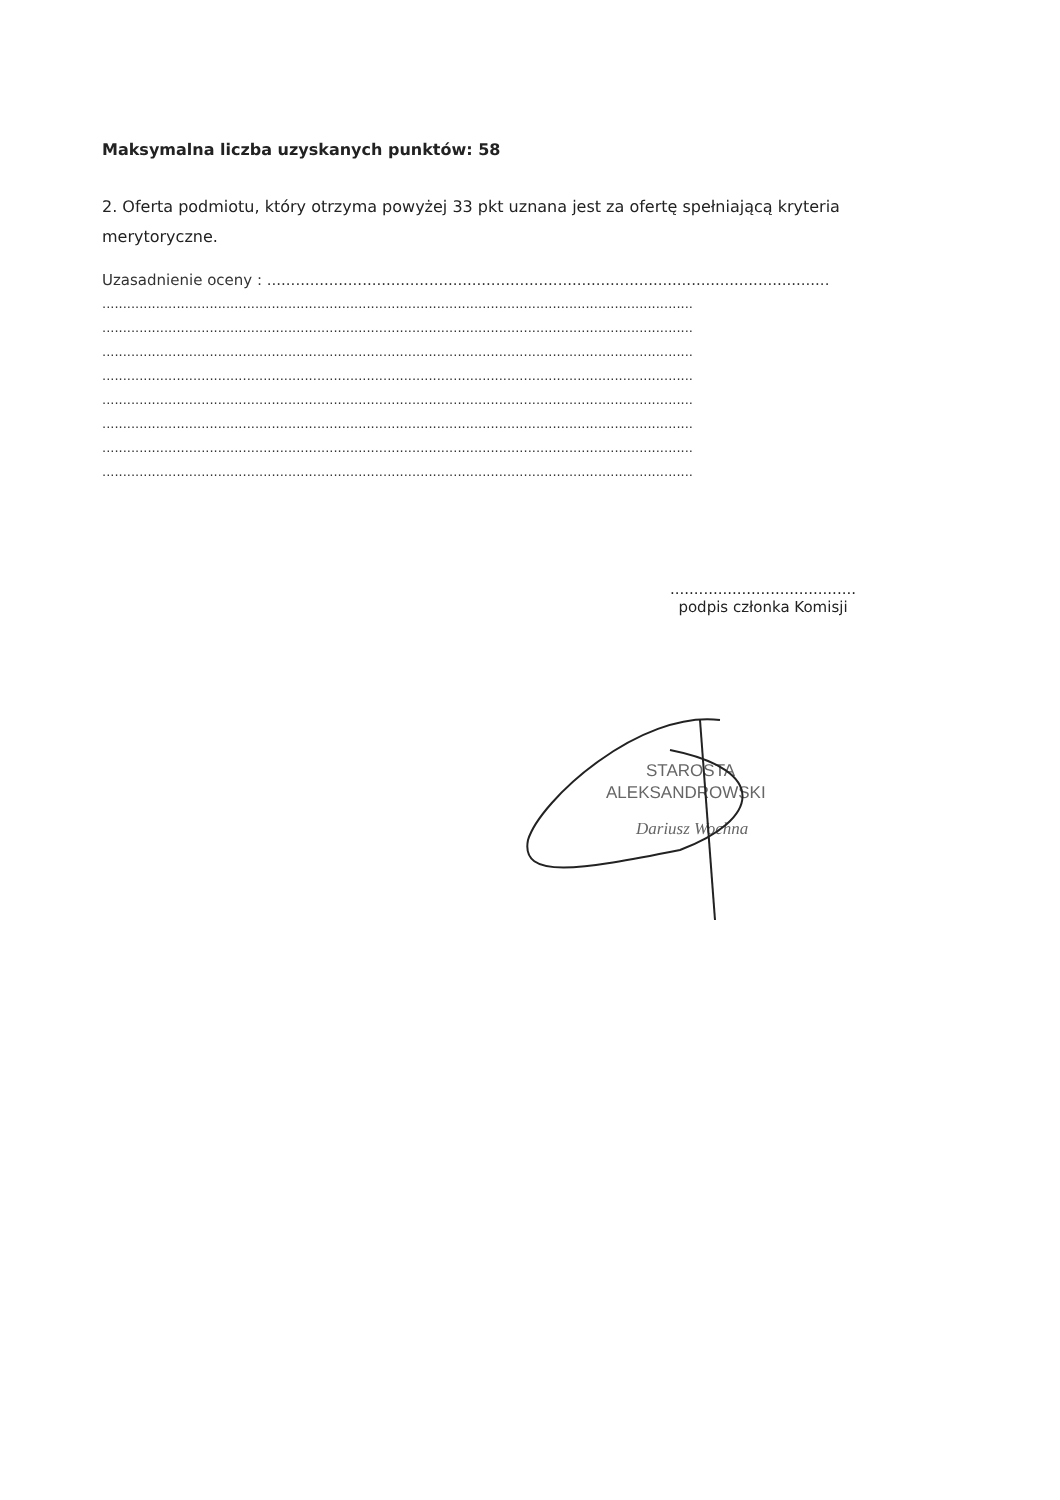Maksymalna liczba uzyskanych punktów: 58
2. Oferta podmiotu, który otrzyma powyżej 33 pkt uznana jest za ofertę spełniającą kryteria merytoryczne.
Uzasadnienie oceny : ......................................................................................................................
...............................................................................................................................................
...............................................................................................................................................
...............................................................................................................................................
...............................................................................................................................................
...............................................................................................................................................
...............................................................................................................................................
...............................................................................................................................................
...............................................................................................................................................
.......................................
podpis członka Komisji
STAROSTA
ALEKSANDROWSKI
Dariusz Wochna